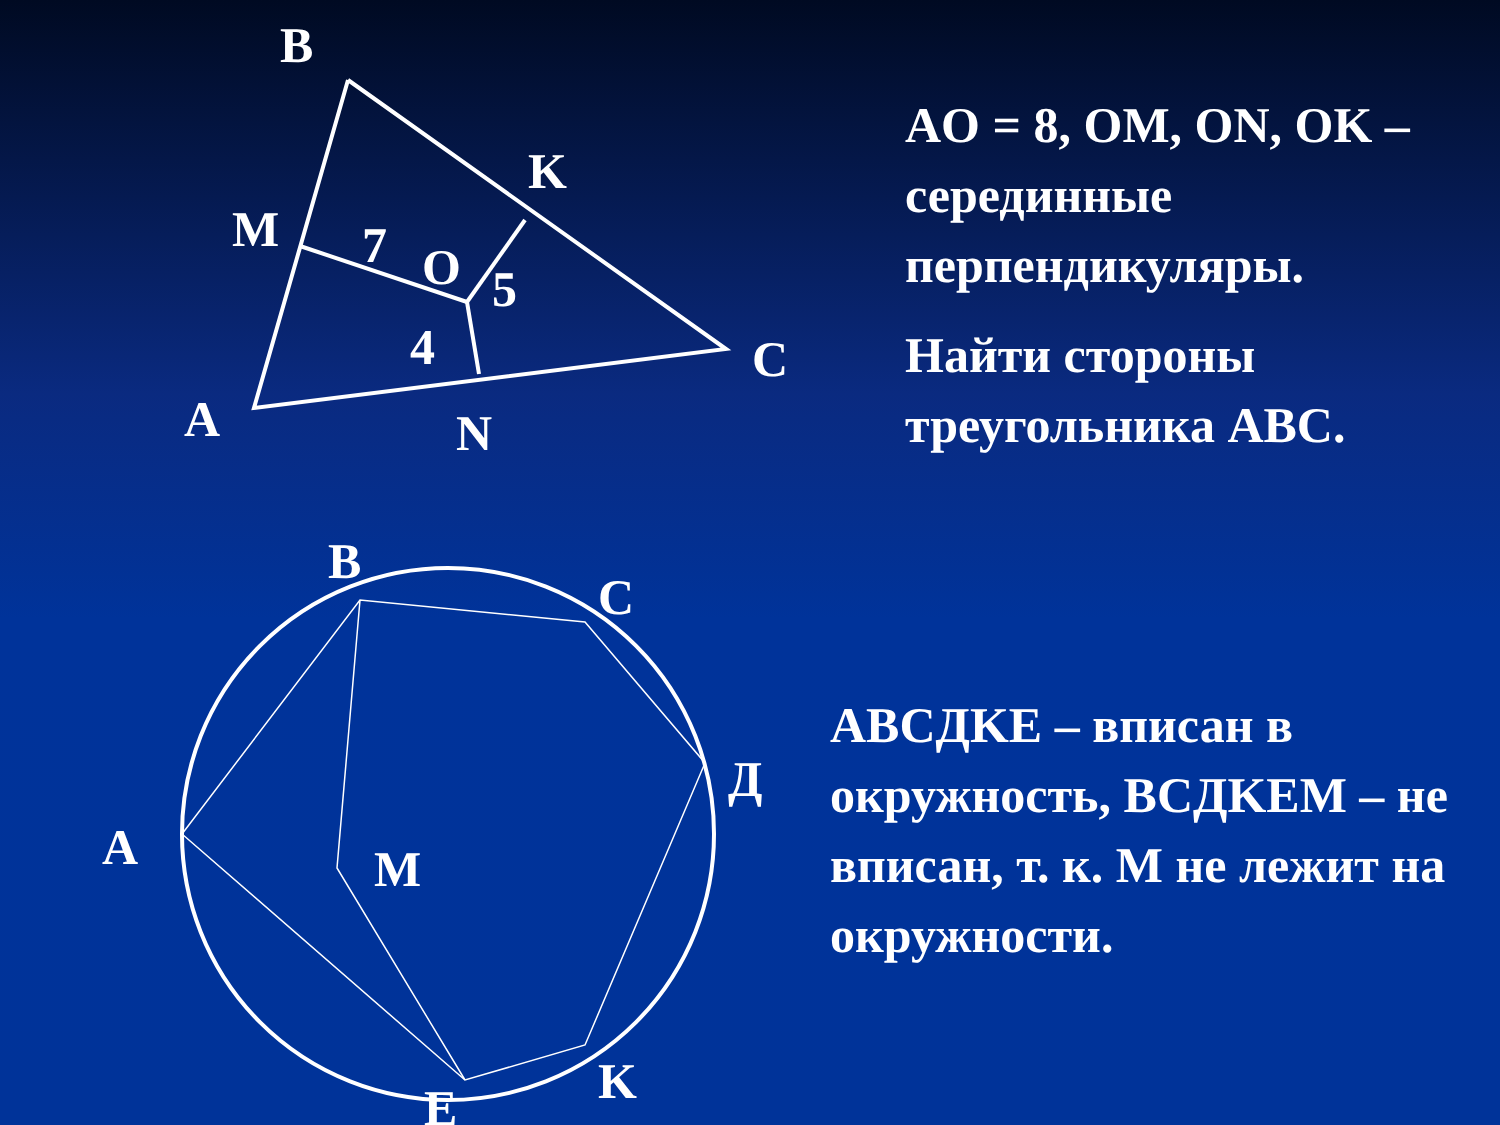B
K
M
7
O
5
4
C
A
N
B
C
Д
A
M
K
E
AO = 8, OM, ON, OK – серединные перпендикуляры.
Найти стороны треугольника ABC.
ABCДKE – вписан в окружность, BCДKEM – не вписан, т. к. M не лежит на окружности.